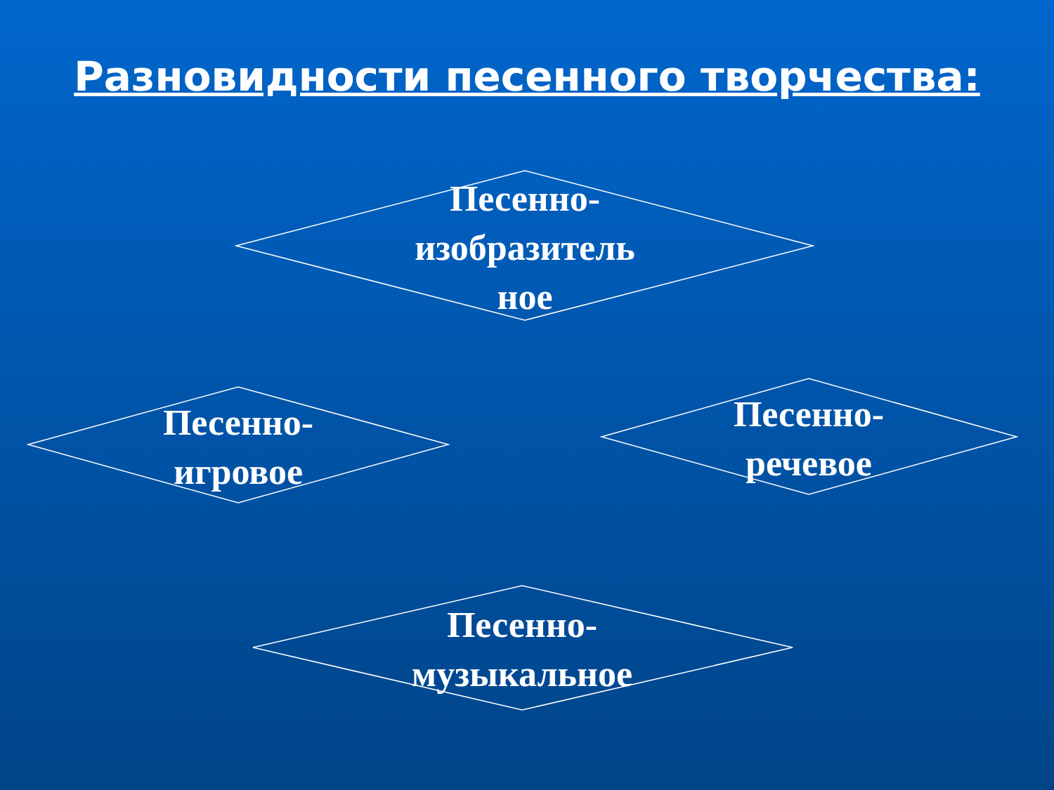Разновидности песенного творчества:
Песенно-
изобразитель
ное
Песенно-
игровое
Песенно-
речевое
Песенно-
музыкальное